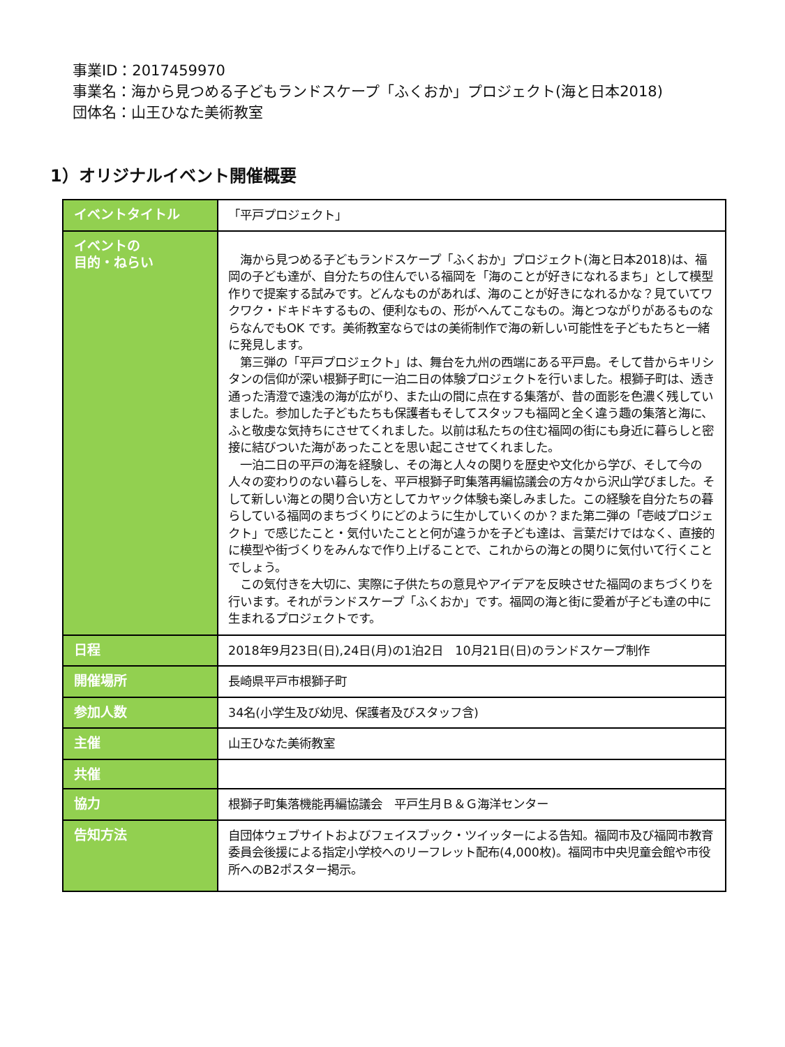事業ID：2017459970
事業名：海から見つめる子どもランドスケープ「ふくおか」プロジェクト(海と日本2018)
団体名：山王ひなた美術教室
1）オリジナルイベント開催概要
| イベントタイトル | 「平戸プロジェクト」 |
| イベントの 目的・ねらい | 海から見つめる子どもランドスケープ「ふくおか」プロジェクト(海と日本2018)は、福岡の子ども達が、自分たちの住んでいる福岡を「海のことが好きになれるまち」として模型作りで提案する試みです。どんなものがあれば、海のことが好きになれるかな？見ていてワクワク・ドキドキするもの、便利なもの、形がへんてこなもの。海とつながりがあるものならなんでもOK です。美術教室ならではの美術制作で海の新しい可能性を子どもたちと一緒に発見します。 第三弾の「平戸プロジェクト」は、舞台を九州の西端にある平戸島。そして昔からキリシタンの信仰が深い根獅子町に一泊二日の体験プロジェクトを行いました。根獅子町は、透き通った清澄で遠浅の海が広がり、また山の間に点在する集落が、昔の面影を色濃く残していました。参加した子どもたちも保護者もそしてスタッフも福岡と全く違う趣の集落と海に、ふと敬虔な気持ちにさせてくれました。以前は私たちの住む福岡の街にも身近に暮らしと密接に結びついた海があったことを思い起こさせてくれました。 一泊二日の平戸の海を経験し、その海と人々の関りを歴史や文化から学び、そして今の人々の変わりのない暮らしを、平戸根獅子町集落再編協議会の方々から沢山学びました。そして新しい海との関り合い方としてカヤック体験も楽しみました。この経験を自分たちの暮らしている福岡のまちづくりにどのように生かしていくのか？また第二弾の「壱岐プロジェクト」で感じたこと・気付いたことと何が違うかを子ども達は、言葉だけではなく、直接的に模型や街づくりをみんなで作り上げることで、これからの海との関りに気付いて行くことでしょう。 この気付きを大切に、実際に子供たちの意見やアイデアを反映させた福岡のまちづくりを行います。それがランドスケープ「ふくおか」です。福岡の海と街に愛着が子ども達の中に生まれるプロジェクトです。 |
| 日程 | 2018年9月23日(日),24日(月)の1泊2日 10月21日(日)のランドスケープ制作 |
| 開催場所 | 長崎県平戸市根獅子町 |
| 参加人数 | 34名(小学生及び幼児、保護者及びスタッフ含) |
| 主催 | 山王ひなた美術教室 |
| 共催 | |
| 協力 | 根獅子町集落機能再編協議会 平戸生月Ｂ＆Ｇ海洋センター |
| 告知方法 | 自団体ウェブサイトおよびフェイスブック・ツイッターによる告知。福岡市及び福岡市教育委員会後援による指定小学校へのリーフレット配布(4,000枚)。福岡市中央児童会館や市役所へのB2ポスター掲示。 |